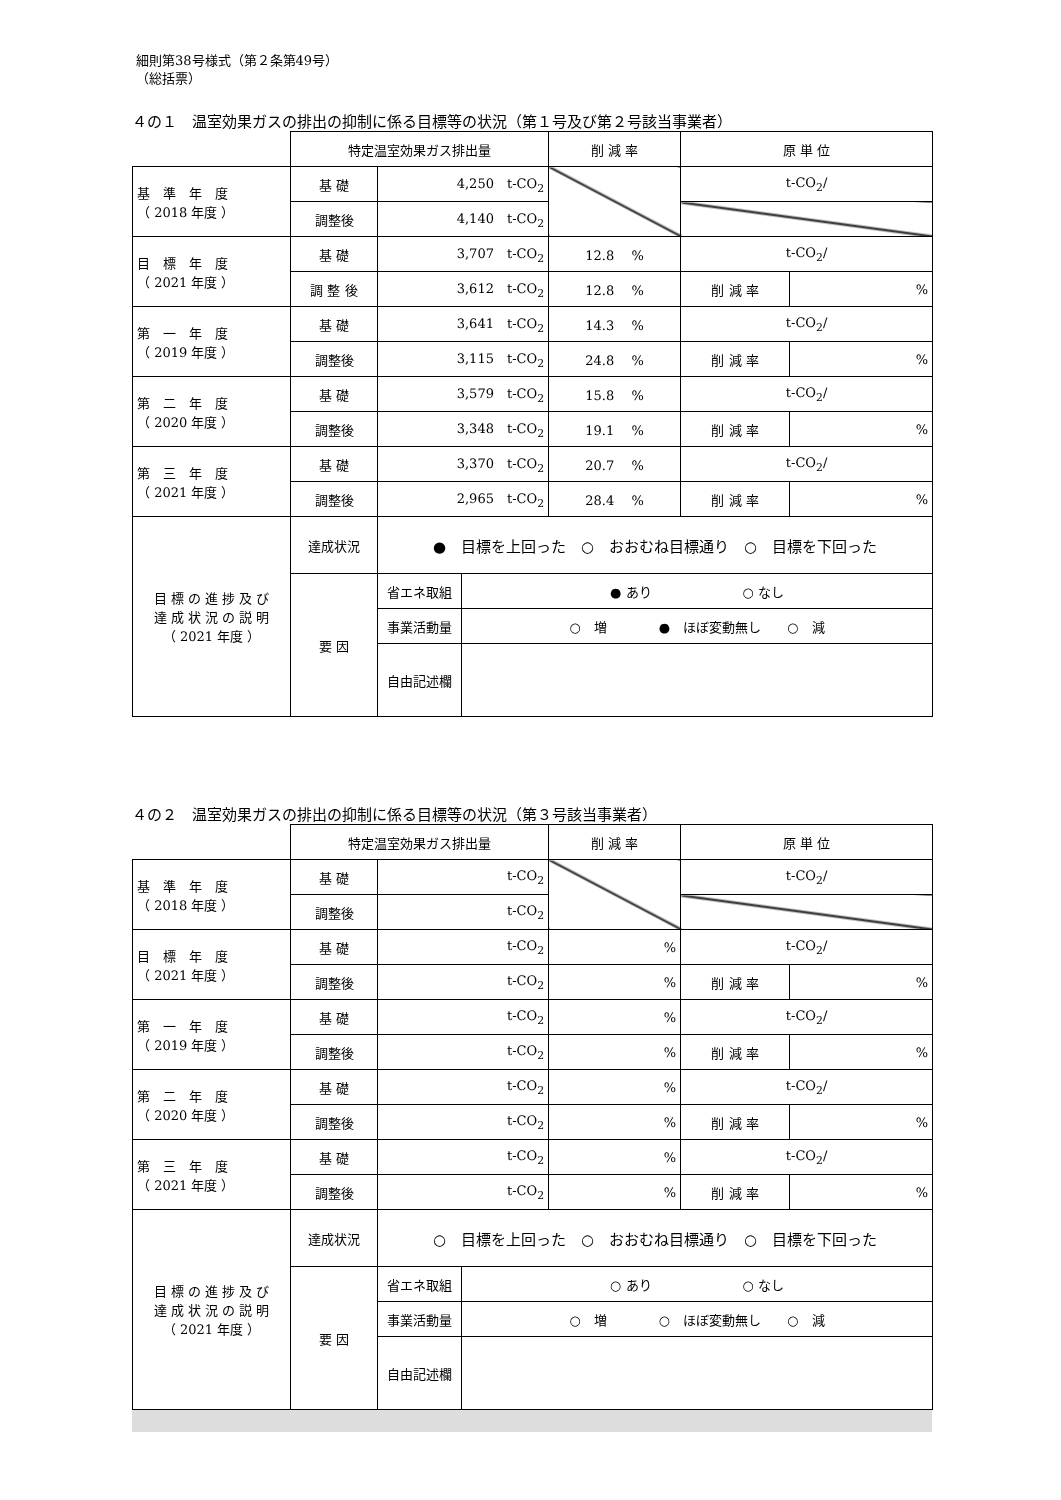細則第38号様式（第２条第49号）
（総括票）
４の１　温室効果ガスの排出の抑制に係る目標等の状況（第１号及び第２号該当事業者）
| | 特定温室効果ガス排出量 | | | 削 減 率 | 原 単 位 | |
| 基 準 年 度 （ 2018 年度 ） | 基 礎 | 4,250 t-CO<sub>2</sub> | | | t-CO<sub>2</sub>/ | |
| | 調整後 | 4,140 t-CO<sub>2</sub> | | | | |
| 目 標 年 度 （ 2021 年度 ） | 基 礎 | 3,707 t-CO<sub>2</sub> | | 12.8 % | t-CO<sub>2</sub>/ | |
| | 調 整 後 | 3,612 t-CO<sub>2</sub> | | 12.8 % | 削 減 率 | % |
| 第 一 年 度 （ 2019 年度 ） | 基 礎 | 3,641 t-CO<sub>2</sub> | | 14.3 % | t-CO<sub>2</sub>/ | |
| | 調整後 | 3,115 t-CO<sub>2</sub> | | 24.8 % | 削 減 率 | % |
| 第 二 年 度 （ 2020 年度 ） | 基 礎 | 3,579 t-CO<sub>2</sub> | | 15.8 % | t-CO<sub>2</sub>/ | |
| | 調整後 | 3,348 t-CO<sub>2</sub> | | 19.1 % | 削 減 率 | % |
| 第 三 年 度 （ 2021 年度 ） | 基 礎 | 3,370 t-CO<sub>2</sub> | | 20.7 % | t-CO<sub>2</sub>/ | |
| | 調整後 | 2,965 t-CO<sub>2</sub> | | 28.4 % | 削 減 率 | % |
| 目 標 の 進 捗 及 び 達 成 状 況 の 説 明 （ 2021 年度 ） | 達成状況 | ● 目標を上回った ○ おおむね目標通り ○ 目標を下回った | | | | |
| | 要 因 | 省エネ取組 | ● あり ○ なし | | | |
| | | 事業活動量 | ○ 増 ● ほぼ変動無し ○ 減 | | | |
| | | 自由記述欄 | | | | |
４の２　温室効果ガスの排出の抑制に係る目標等の状況（第３号該当事業者）
| | 特定温室効果ガス排出量 | | | 削 減 率 | 原 単 位 | |
| 基 準 年 度 （ 2018 年度 ） | 基 礎 | t-CO<sub>2</sub> | | | t-CO<sub>2</sub>/ | |
| | 調整後 | t-CO<sub>2</sub> | | | | |
| 目 標 年 度 （ 2021 年度 ） | 基 礎 | t-CO<sub>2</sub> | | % | t-CO<sub>2</sub>/ | |
| | 調整後 | t-CO<sub>2</sub> | | % | 削 減 率 | % |
| 第 一 年 度 （ 2019 年度 ） | 基 礎 | t-CO<sub>2</sub> | | % | t-CO<sub>2</sub>/ | |
| | 調整後 | t-CO<sub>2</sub> | | % | 削 減 率 | % |
| 第 二 年 度 （ 2020 年度 ） | 基 礎 | t-CO<sub>2</sub> | | % | t-CO<sub>2</sub>/ | |
| | 調整後 | t-CO<sub>2</sub> | | % | 削 減 率 | % |
| 第 三 年 度 （ 2021 年度 ） | 基 礎 | t-CO<sub>2</sub> | | % | t-CO<sub>2</sub>/ | |
| | 調整後 | t-CO<sub>2</sub> | | % | 削 減 率 | % |
| 目 標 の 進 捗 及 び 達 成 状 況 の 説 明 （ 2021 年度 ） | 達成状況 | ○ 目標を上回った ○ おおむね目標通り ○ 目標を下回った | | | | |
| | 要 因 | 省エネ取組 | ○ あり ○ なし | | | |
| | | 事業活動量 | ○ 増 ○ ほぼ変動無し ○ 減 | | | |
| | | 自由記述欄 | | | | |